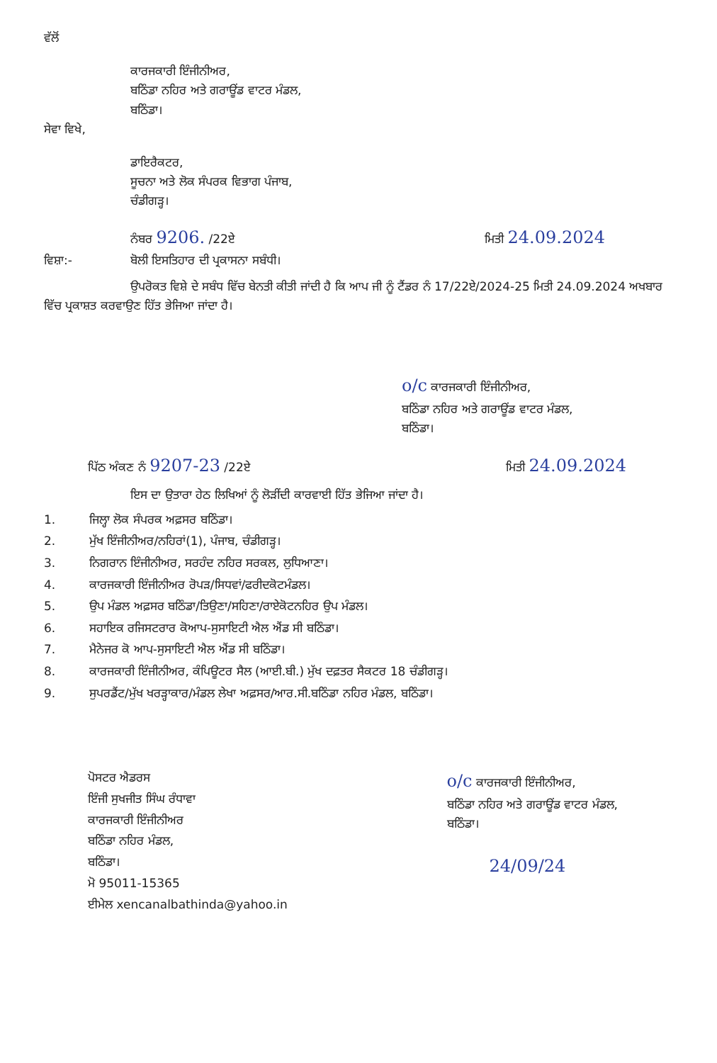ਵੱਲੋਂ
ਕਾਰਜਕਾਰੀ ਇੰਜੀਨੀਅਰ,
ਬਠਿੰਡਾ ਨਹਿਰ ਅਤੇ ਗਰਾਊਂਡ ਵਾਟਰ ਮੰਡਲ,
ਬਠਿੰਡਾ।
ਸੇਵਾ ਵਿਖੇ,
ਡਾਇਰੈਕਟਰ,
ਸੂਚਨਾ ਅਤੇ ਲੋਕ ਸੰਪਰਕ ਵਿਭਾਗ ਪੰਜਾਬ,
ਚੰਡੀਗੜ੍ਹ।
ਨੰਬਰ 9206. /22ਏ ਮਿਤੀ 24.09.2024
ਵਿਸ਼ਾ:- ਬੋਲੀ ਇਸਤਿਹਾਰ ਦੀ ਪ੍ਰਕਾਸਨਾ ਸਬੰਧੀ।
ਉਪਰੋਕਤ ਵਿਸ਼ੇ ਦੇ ਸਬੰਧ ਵਿੱਚ ਬੇਨਤੀ ਕੀਤੀ ਜਾਂਦੀ ਹੈ ਕਿ ਆਪ ਜੀ ਨੂੰ ਟੈਂਡਰ ਨੰ 17/22ਏ/2024-25 ਮਿਤੀ 24.09.2024 ਅਖਬਾਰ ਵਿੱਚ ਪ੍ਰਕਾਸ਼ਤ ਕਰਵਾਉਣ ਹਿੱਤ ਭੇਜਿਆ ਜਾਂਦਾ ਹੈ।
o/c ਕਾਰਜਕਾਰੀ ਇੰਜੀਨੀਅਰ,
ਬਠਿੰਡਾ ਨਹਿਰ ਅਤੇ ਗਰਾਊਂਡ ਵਾਟਰ ਮੰਡਲ,
ਬਠਿੰਡਾ।
ਪਿੱਠ ਅੰਕਣ ਨੰ 9207-23 /22ਏ ਮਿਤੀ 24.09.2024
ਇਸ ਦਾ ਉਤਾਰਾ ਹੇਠ ਲਿਖਿਆਂ ਨੂੰ ਲੋੜੀਂਦੀ ਕਾਰਵਾਈ ਹਿੱਤ ਭੇਜਿਆ ਜਾਂਦਾ ਹੈ।
1. ਜਿਲ੍ਹਾ ਲੋਕ ਸੰਪਰਕ ਅਫ਼ਸਰ ਬਠਿੰਡਾ।
2. ਮੁੱਖ ਇੰਜੀਨੀਅਰ/ਨਹਿਰਾਂ(1), ਪੰਜਾਬ, ਚੰਡੀਗੜ੍ਹ।
3. ਨਿਗਰਾਨ ਇੰਜੀਨੀਅਰ, ਸਰਹੰਦ ਨਹਿਰ ਸਰਕਲ, ਲੁਧਿਆਣਾ।
4. ਕਾਰਜਕਾਰੀ ਇੰਜੀਨੀਅਰ ਰੋਪੜ/ਸਿਧਵਾਂ/ਫਰੀਦਕੋਟਮੰਡਲ।
5. ਉਪ ਮੰਡਲ ਅਫ਼ਸਰ ਬਠਿੰਡਾ/ਤਿਉਣਾ/ਸਹਿਣਾ/ਰਾਏਕੋਟਨਹਿਰ ਉਪ ਮੰਡਲ।
6. ਸਹਾਇਕ ਰਜਿਸਟਰਾਰ ਕੋਆਪ-ਸੁਸਾਇਟੀ ਐਲ ਐਂਡ ਸੀ ਬਠਿੰਡਾ।
7. ਮੈਨੇਜਰ ਕੋ ਆਪ-ਸੁਸਾਇਟੀ ਐਲ ਐਂਡ ਸੀ ਬਠਿੰਡਾ।
8. ਕਾਰਜਕਾਰੀ ਇੰਜੀਨੀਅਰ, ਕੰਪਿਊਟਰ ਸੈਲ (ਆਈ.ਬੀ.) ਮੁੱਖ ਦਫ਼ਤਰ ਸੈਕਟਰ 18 ਚੰਡੀਗੜ੍ਹ।
9. ਸੁਪਰਡੈਂਟ/ਮੁੱਖ ਖਰੜ੍ਹਾਕਾਰ/ਮੰਡਲ ਲੇਖਾ ਅਫ਼ਸਰ/ਆਰ.ਸੀ.ਬਠਿੰਡਾ ਨਹਿਰ ਮੰਡਲ, ਬਠਿੰਡਾ।
ਪੋਸਟਰ ਐਡਰਸ
ਇੰਜੀ ਸੁਖਜੀਤ ਸਿੰਘ ਰੰਧਾਵਾ
ਕਾਰਜਕਾਰੀ ਇੰਜੀਨੀਅਰ
ਬਠਿੰਡਾ ਨਹਿਰ ਮੰਡਲ,
ਬਠਿੰਡਾ।
ਮੋ 95011-15365
ਈਮੇਲ xencanalbathinda@yahoo.in
o/c ਕਾਰਜਕਾਰੀ ਇੰਜੀਨੀਅਰ,
ਬਠਿੰਡਾ ਨਹਿਰ ਅਤੇ ਗਰਾਊਂਡ ਵਾਟਰ ਮੰਡਲ,
ਬਠਿੰਡਾ।
24/09/24